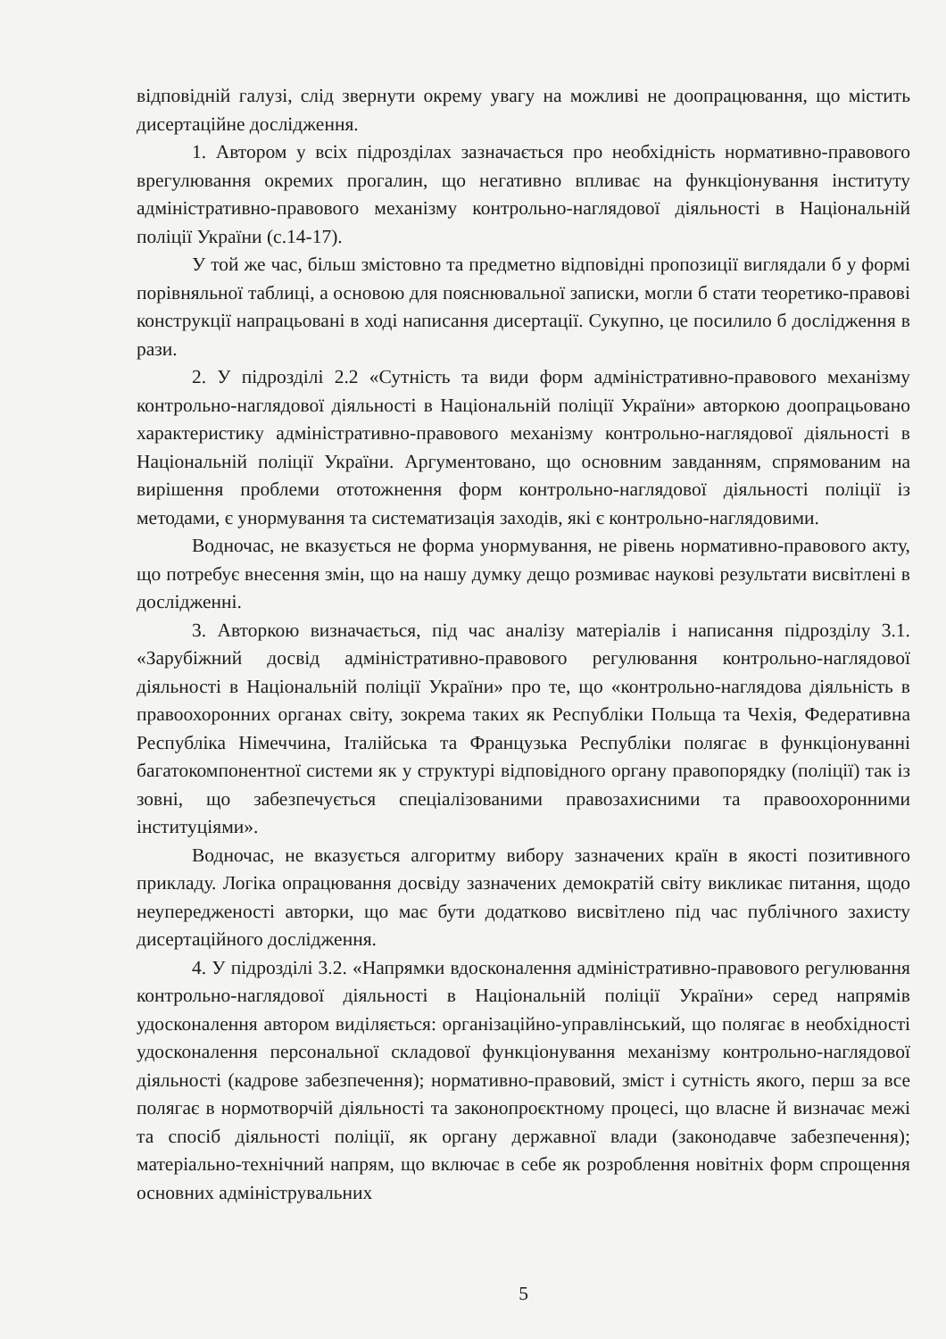відповідній галузі, слід звернути окрему увагу на можливі не доопрацювання, що містить дисертаційне дослідження.
1. Автором у всіх підрозділах зазначається про необхідність нормативно-правового врегулювання окремих прогалин, що негативно впливає на функціонування інституту адміністративно-правового механізму контрольно-наглядової діяльності в Національній поліції України (с.14-17).
У той же час, більш змістовно та предметно відповідні пропозиції виглядали б у формі порівняльної таблиці, а основою для пояснювальної записки, могли б стати теоретико-правові конструкції напрацьовані в ході написання дисертації. Сукупно, це посилило б дослідження в рази.
2. У підрозділі 2.2 «Сутність та види форм адміністративно-правового механізму контрольно-наглядової діяльності в Національній поліції України» авторкою доопрацьовано характеристику адміністративно-правового механізму контрольно-наглядової діяльності в Національній поліції України. Аргументовано, що основним завданням, спрямованим на вирішення проблеми ототожнення форм контрольно-наглядової діяльності поліції із методами, є унормування та систематизація заходів, які є контрольно-наглядовими.
Водночас, не вказується не форма унормування, не рівень нормативно-правового акту, що потребує внесення змін, що на нашу думку дещо розмиває наукові результати висвітлені в дослідженні.
3. Авторкою визначається, під час аналізу матеріалів і написання підрозділу 3.1. «Зарубіжний досвід адміністративно-правового регулювання контрольно-наглядової діяльності в Національній поліції України» про те, що «контрольно-наглядова діяльність в правоохоронних органах світу, зокрема таких як Республіки Польща та Чехія, Федеративна Республіка Німеччина, Італійська та Французька Республіки полягає в функціонуванні багатокомпонентної системи як у структурі відповідного органу правопорядку (поліції) так із зовні, що забезпечується спеціалізованими правозахисними та правоохоронними інституціями».
Водночас, не вказується алгоритму вибору зазначених країн в якості позитивного прикладу. Логіка опрацювання досвіду зазначених демократій світу викликає питання, щодо неупередженості авторки, що має бути додатково висвітлено під час публічного захисту дисертаційного дослідження.
4. У підрозділі 3.2. «Напрямки вдосконалення адміністративно-правового регулювання контрольно-наглядової діяльності в Національній поліції України» серед напрямів удосконалення автором виділяється: організаційно-управлінський, що полягає в необхідності удосконалення персональної складової функціонування механізму контрольно-наглядової діяльності (кадрове забезпечення); нормативно-правовий, зміст і сутність якого, перш за все полягає в нормотворчій діяльності та законопроєктному процесі, що власне й визначає межі та спосіб діяльності поліції, як органу державної влади (законодавче забезпечення); матеріально-технічний напрям, що включає в себе як розроблення новітніх форм спрощення основних адмініструвальних
5